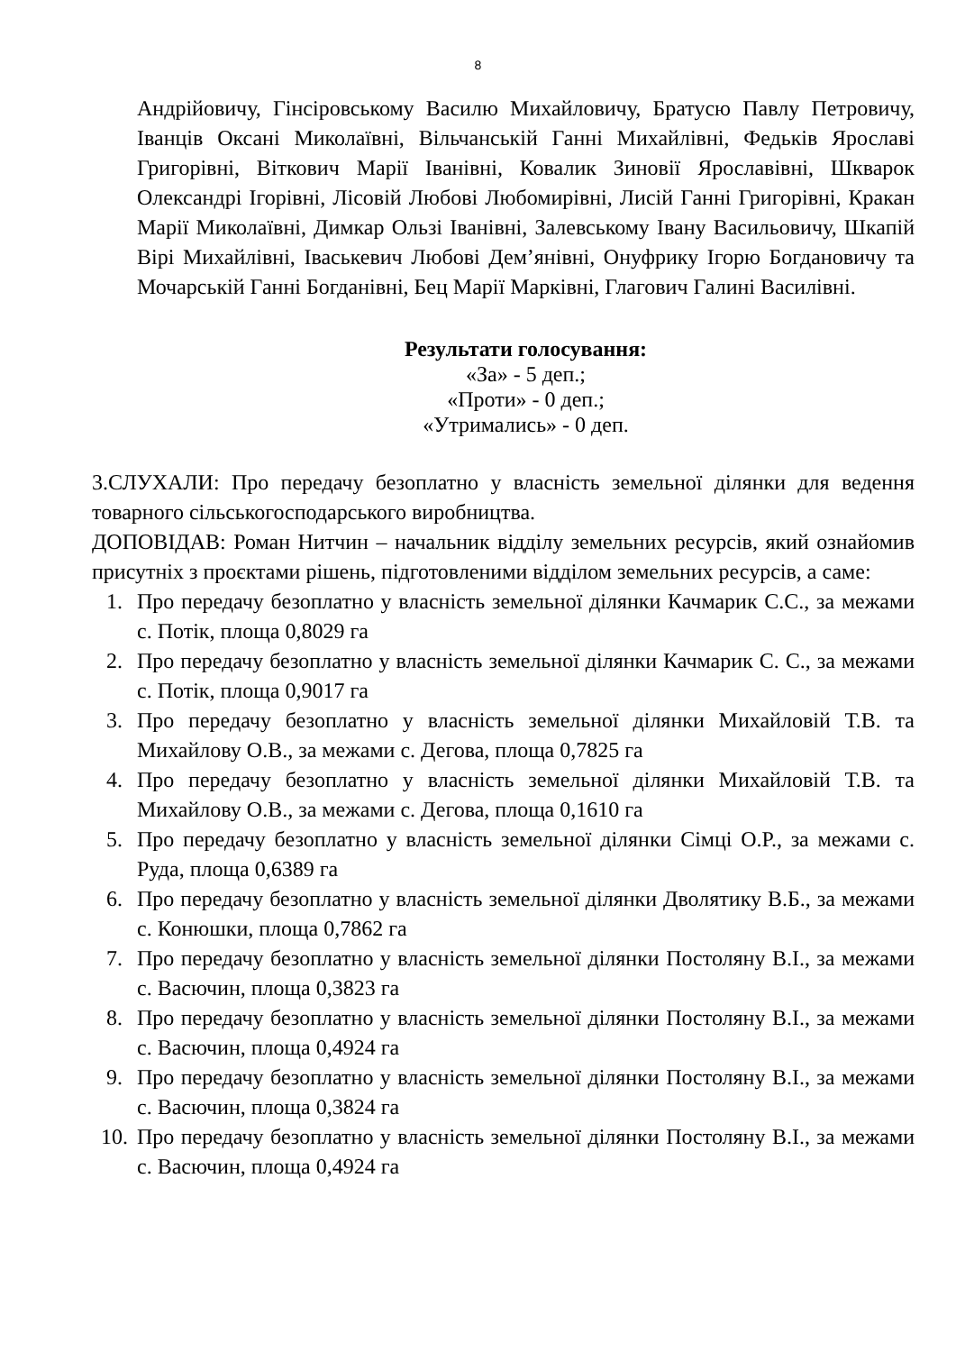8
Андрійовичу, Гінсіровському Василю Михайловичу, Братусю Павлу Петровичу, Іванців Оксані Миколаївні, Вільчанській Ганні Михайлівні, Федьків Ярославі Григорівні, Віткович Марії Іванівні, Ковалик Зиновії Ярославівні, Шкварок Олександрі Ігорівні, Лісовій Любові Любомирівні, Лисій Ганні Григорівні, Кракан Марії Миколаївні, Димкар Ользі Іванівні, Залевському Івану Васильовичу, Шкапій Вірі Михайлівні, Іваськевич Любові Дем’янівні, Онуфрику Ігорю Богдановичу та Мочарській Ганні Богданівні, Бец Марії Марківні, Глагович Галині Василівні.
Результати голосування:
«За» - 5 деп.;
«Проти» - 0 деп.;
«Утримались» - 0 деп.
3.СЛУХАЛИ: Про передачу безоплатно у власність земельної ділянки для ведення товарного сільськогосподарського виробництва.
ДОПОВІДАВ: Роман Нитчин – начальник відділу земельних ресурсів, який ознайомив присутніх з проєктами рішень, підготовленими відділом земельних ресурсів, а саме:
1. Про передачу безоплатно у власність земельної ділянки Качмарик С.С., за межами с. Потік, площа 0,8029 га
2. Про передачу безоплатно у власність земельної ділянки Качмарик С. С., за межами с. Потік, площа 0,9017 га
3. Про передачу безоплатно у власність земельної ділянки Михайловій Т.В. та Михайлову О.В., за межами с. Дегова, площа 0,7825 га
4. Про передачу безоплатно у власність земельної ділянки Михайловій Т.В. та Михайлову О.В., за межами с. Дегова, площа 0,1610 га
5. Про передачу безоплатно у власність земельної ділянки Сімці О.Р., за межами с. Руда, площа 0,6389 га
6. Про передачу безоплатно у власність земельної ділянки Дволятику В.Б., за межами с. Конюшки, площа 0,7862 га
7. Про передачу безоплатно у власність земельної ділянки Постоляну В.І., за межами с. Васючин, площа 0,3823 га
8. Про передачу безоплатно у власність земельної ділянки Постоляну В.І., за межами с. Васючин, площа 0,4924 га
9. Про передачу безоплатно у власність земельної ділянки Постоляну В.І., за межами с. Васючин, площа 0,3824 га
10. Про передачу безоплатно у власність земельної ділянки Постоляну В.І., за межами с. Васючин, площа 0,4924 га